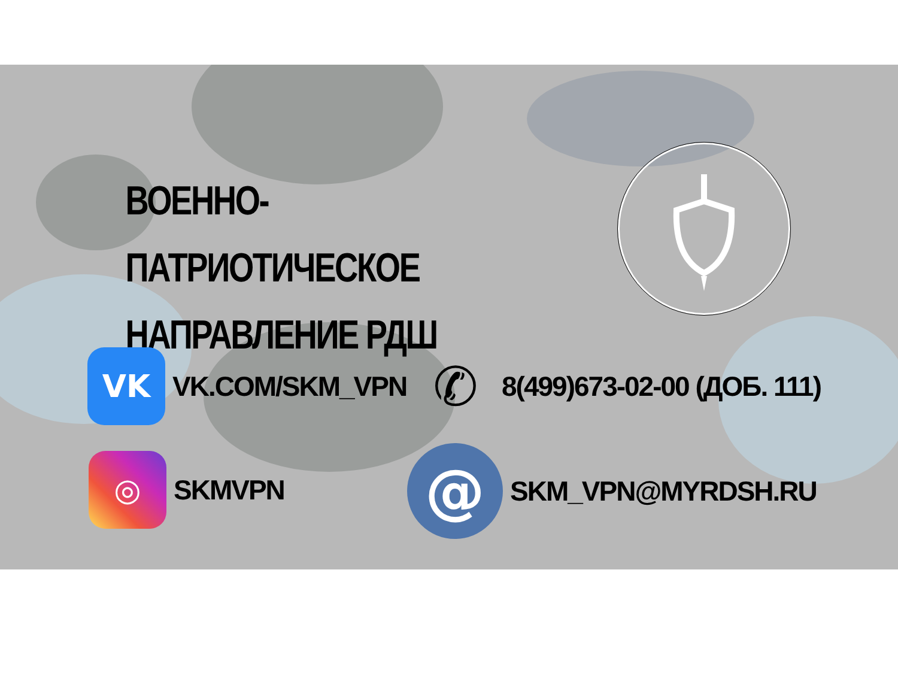ВОЕННО-ПАТРИОТИЧЕСКОЕ НАПРАВЛЕНИЕ РДШ
VK
VK.COM/SKM_VPN
✆
8(499)673-02-00 (ДОБ. 111)
◎
SKMVPN
@
SKM_VPN@MYRDSH.RU